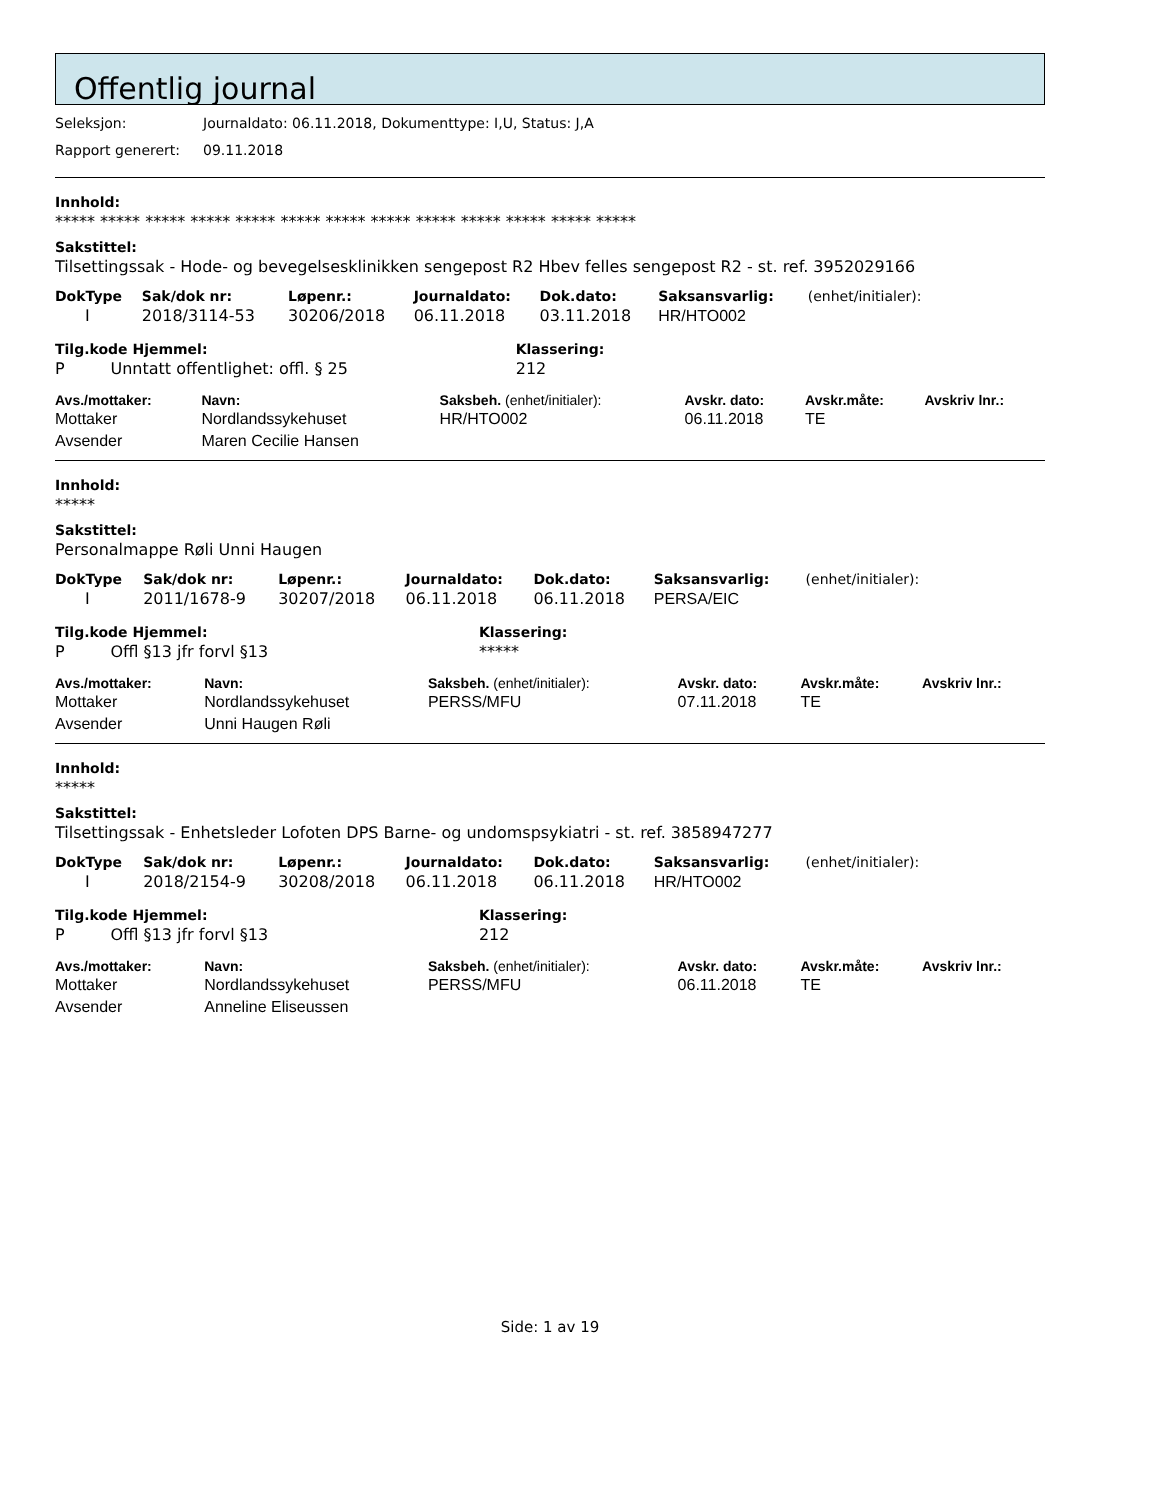Offentlig journal
Seleksjon: Journaldato: 06.11.2018, Dokumenttype: I,U, Status: J,A
Rapport generert: 09.11.2018
Innhold:
***** ***** ***** ***** ***** ***** ***** ***** ***** ***** ***** ***** *****
Sakstittel:
Tilsettingssak - Hode- og bevegelsesklinikken sengepost R2 Hbev felles sengepost R2 - st. ref. 3952029166
| DokType | Sak/dok nr: | Løpenr.: | Journaldato: | Dok.dato: | Saksansvarlig: | (enhet/initialer): |
| --- | --- | --- | --- | --- | --- | --- |
| I | 2018/3114-53 | 30206/2018 | 06.11.2018 | 03.11.2018 | HR/HTO002 | |
| Tilg.kode Hjemmel: | Klassering: |
| --- | --- |
| P Unntatt offentlighet: offl. § 25 | 212 |
| Avs./mottaker: | Navn: | Saksbeh. (enhet/initialer): | Avskr. dato: | Avskr.måte: | Avskriv lnr.: |
| --- | --- | --- | --- | --- | --- |
| Mottaker | Nordlandssykehuset | HR/HTO002 | 06.11.2018 | TE | |
| Avsender | Maren Cecilie Hansen | | | | |
Innhold:
*****
Sakstittel:
Personalmappe Røli Unni Haugen
| DokType | Sak/dok nr: | Løpenr.: | Journaldato: | Dok.dato: | Saksansvarlig: | (enhet/initialer): |
| --- | --- | --- | --- | --- | --- | --- |
| I | 2011/1678-9 | 30207/2018 | 06.11.2018 | 06.11.2018 | PERSA/EIC | |
| Tilg.kode Hjemmel: | Klassering: |
| --- | --- |
| P Offl §13 jfr forvl §13 | ***** |
| Avs./mottaker: | Navn: | Saksbeh. (enhet/initialer): | Avskr. dato: | Avskr.måte: | Avskriv lnr.: |
| --- | --- | --- | --- | --- | --- |
| Mottaker | Nordlandssykehuset | PERSS/MFU | 07.11.2018 | TE | |
| Avsender | Unni Haugen Røli | | | | |
Innhold:
*****
Sakstittel:
Tilsettingssak - Enhetsleder Lofoten DPS Barne- og undomspsykiatri - st. ref. 3858947277
| DokType | Sak/dok nr: | Løpenr.: | Journaldato: | Dok.dato: | Saksansvarlig: | (enhet/initialer): |
| --- | --- | --- | --- | --- | --- | --- |
| I | 2018/2154-9 | 30208/2018 | 06.11.2018 | 06.11.2018 | HR/HTO002 | |
| Tilg.kode Hjemmel: | Klassering: |
| --- | --- |
| P Offl §13 jfr forvl §13 | 212 |
| Avs./mottaker: | Navn: | Saksbeh. (enhet/initialer): | Avskr. dato: | Avskr.måte: | Avskriv lnr.: |
| --- | --- | --- | --- | --- | --- |
| Mottaker | Nordlandssykehuset | PERSS/MFU | 06.11.2018 | TE | |
| Avsender | Anneline Eliseussen | | | | |
Side: 1 av 19